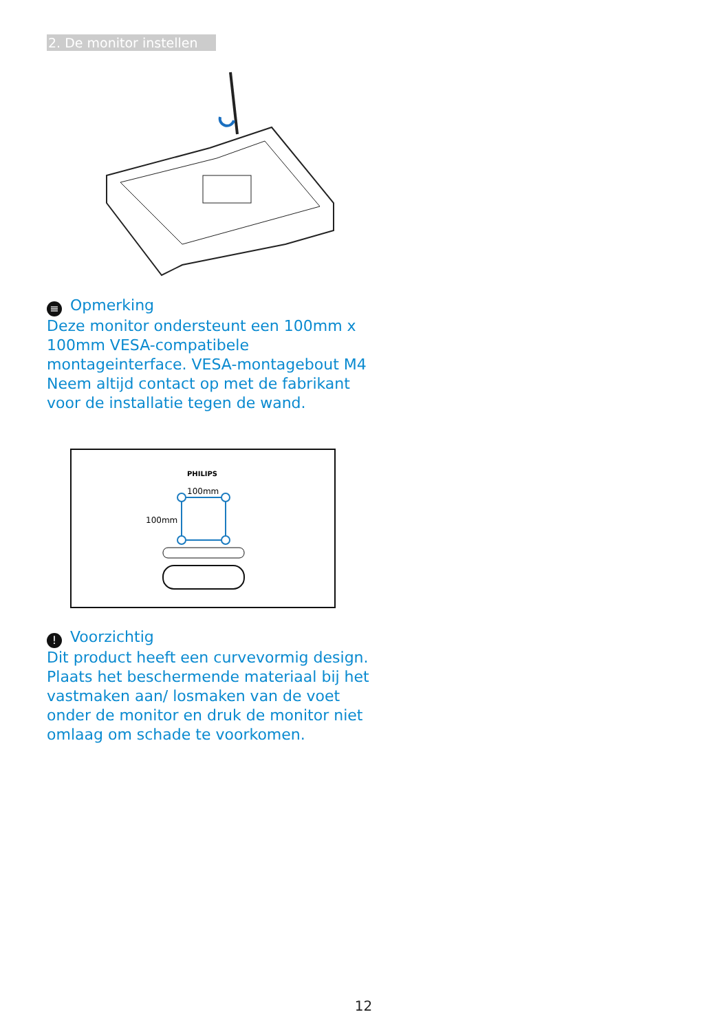2. De monitor instellen
≡ Opmerking
Deze monitor ondersteunt een 100mm x 100mm VESA-compatibele montageinterface. VESA-montagebout M4 Neem altijd contact op met de fabrikant voor de installatie tegen de wand.
PHILIPS
100mm
100mm
! Voorzichtig
Dit product heeft een curvevormig design. Plaats het beschermende materiaal bij het vastmaken aan/ losmaken van de voet onder de monitor en druk de monitor niet omlaag om schade te voorkomen.
12